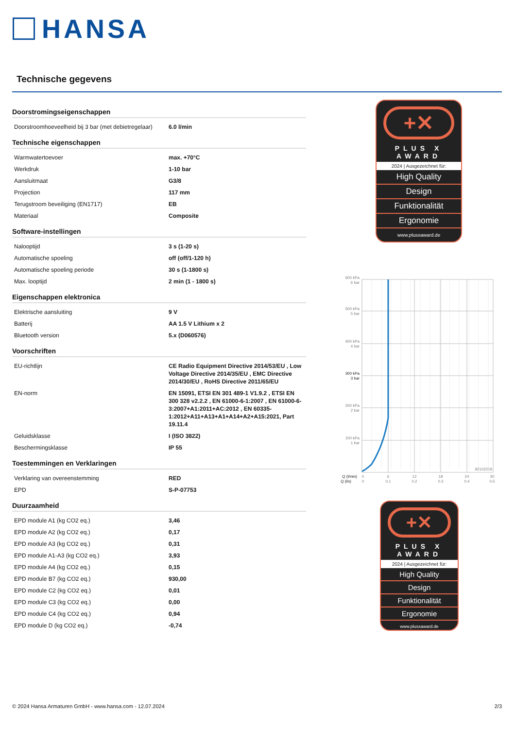HANSA
Technische gegevens
Doorstromingseigenschappen
| Doorstroomhoeveelheid bij 3 bar (met debietregelaar) | 6.0 l/min |
Technische eigenschappen
| Warmwatertoevoer | max. +70°C |
| Werkdruk | 1-10 bar |
| Aansluitmaat | G3/8 |
| Projection | 117 mm |
| Terugstroom beveiliging (EN1717) | EB |
| Materiaal | Composite |
Software-instellingen
| Nalooptijd | 3 s (1-20 s) |
| Automatische spoeling | off (off/1-120 h) |
| Automatische spoeling periode | 30 s (1-1800 s) |
| Max. looptijd | 2 min (1 - 1800 s) |
Eigenschappen elektronica
| Elektrische aansluiting | 9 V |
| Batterij | AA 1.5 V Lithium x 2 |
| Bluetooth version | 5.x (D060576) |
Voorschriften
| EU-richtlijn | CE Radio Equipment Directive 2014/53/EU , Low Voltage Directive 2014/35/EU , EMC Directive 2014/30/EU , RoHS Directive 2011/65/EU |
| EN-norm | EN 15091, ETSI EN 301 489-1 V1.9.2 , ETSI EN 300 328 v2.2.2 , EN 61000-6-1:2007 , EN 61000-6-3:2007+A1:2011+AC:2012 , EN 60335-1:2012+A11+A13+A1+A14+A2+A15:2021, Part 19.11.4 |
| Geluidsklasse | I (ISO 3822) |
| Beschermingsklasse | IP 55 |
Toestemmingen en Verklaringen
| Verklaring van overeenstemming | RED |
| EPD | S-P-07753 |
Duurzaamheid
| EPD module A1 (kg CO2 eq.) | 3,46 |
| EPD module A2 (kg CO2 eq.) | 0,17 |
| EPD module A3 (kg CO2 eq.) | 0,31 |
| EPD module A1-A3 (kg CO2 eq.) | 3,93 |
| EPD module A4 (kg CO2 eq.) | 0,15 |
| EPD module B7 (kg CO2 eq.) | 930,00 |
| EPD module C2 (kg CO2 eq.) | 0,01 |
| EPD module C3 (kg CO2 eq.) | 0,00 |
| EPD module C4 (kg CO2 eq.) | 0,94 |
| EPD module D (kg CO2 eq.) | -0,74 |
+✕
PLUS X AWARD
2024 | Ausgezeichnet für:
High Quality
Design
Funktionalität
Ergonomie
www.plusxaward.de
600 kPa
6 bar
500 kPa
5 bar
400 kPa
4 bar
300 kPa
3 bar
200 kPa
2 bar
100 kPa
1 bar
92102219
Q (l/min)
Q (l/s)
0
6
12
18
24
30
0
0.1
0.2
0.3
0.4
0.5
+✕
PLUS X AWARD
2024 | Ausgezeichnet für:
High Quality
Design
Funktionalität
Ergonomie
www.plusxaward.de
© 2024 Hansa Armaturen GmbH - www.hansa.com - 12.07.2024 2/3